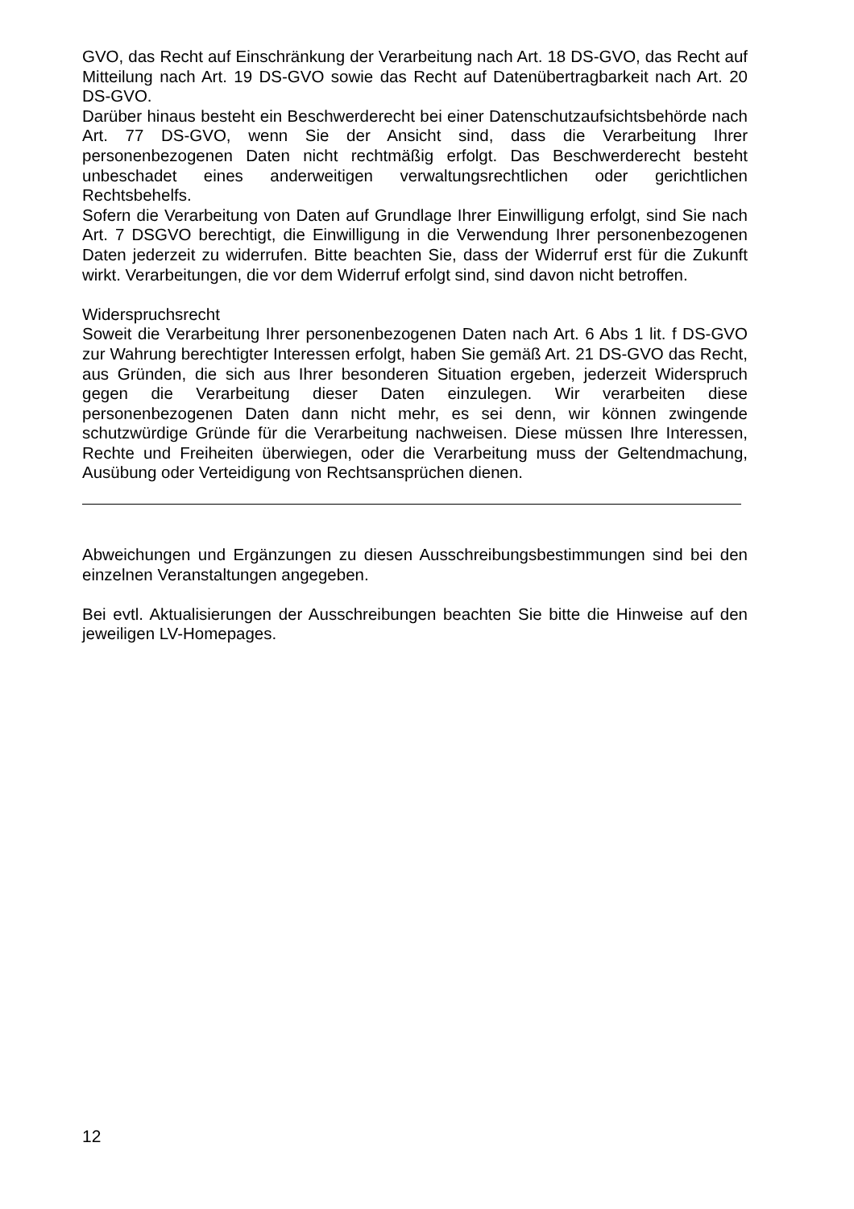GVO, das Recht auf Einschränkung der Verarbeitung nach Art. 18 DS-GVO, das Recht auf Mitteilung nach Art. 19 DS-GVO sowie das Recht auf Datenübertragbarkeit nach Art. 20 DS-GVO.
Darüber hinaus besteht ein Beschwerderecht bei einer Datenschutzaufsichtsbehörde nach Art. 77 DS-GVO, wenn Sie der Ansicht sind, dass die Verarbeitung Ihrer personenbezogenen Daten nicht rechtmäßig erfolgt. Das Beschwerderecht besteht unbeschadet eines anderweitigen verwaltungsrechtlichen oder gerichtlichen Rechtsbehelfs.
Sofern die Verarbeitung von Daten auf Grundlage Ihrer Einwilligung erfolgt, sind Sie nach Art. 7 DSGVO berechtigt, die Einwilligung in die Verwendung Ihrer personenbezogenen Daten jederzeit zu widerrufen. Bitte beachten Sie, dass der Widerruf erst für die Zukunft wirkt. Verarbeitungen, die vor dem Widerruf erfolgt sind, sind davon nicht betroffen.
Widerspruchsrecht
Soweit die Verarbeitung Ihrer personenbezogenen Daten nach Art. 6 Abs 1 lit. f DS-GVO zur Wahrung berechtigter Interessen erfolgt, haben Sie gemäß Art. 21 DS-GVO das Recht, aus Gründen, die sich aus Ihrer besonderen Situation ergeben, jederzeit Widerspruch gegen die Verarbeitung dieser Daten einzulegen. Wir verarbeiten diese personenbezogenen Daten dann nicht mehr, es sei denn, wir können zwingende schutzwürdige Gründe für die Verarbeitung nachweisen. Diese müssen Ihre Interessen, Rechte und Freiheiten überwiegen, oder die Verarbeitung muss der Geltendmachung, Ausübung oder Verteidigung von Rechtsansprüchen dienen.
Abweichungen und Ergänzungen zu diesen Ausschreibungsbestimmungen sind bei den einzelnen Veranstaltungen angegeben.
Bei evtl. Aktualisierungen der Ausschreibungen beachten Sie bitte die Hinweise auf den jeweiligen LV-Homepages.
12